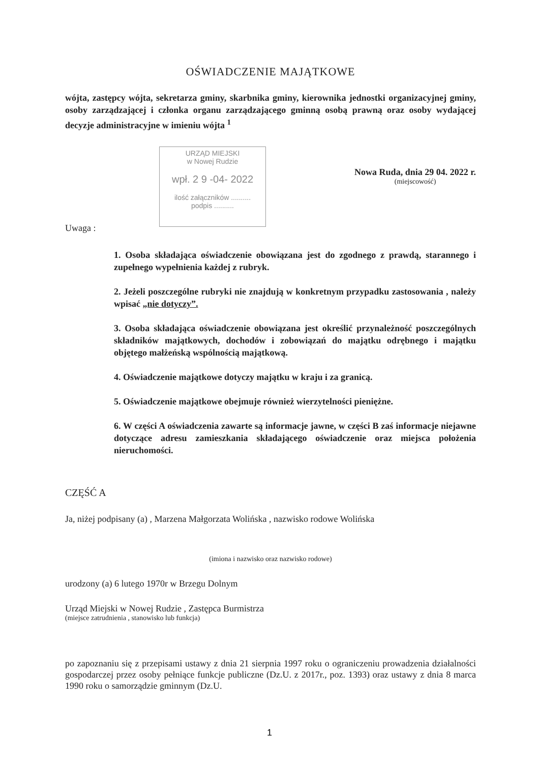OŚWIADCZENIE MAJĄTKOWE
wójta, zastępcy wójta, sekretarza gminy, skarbnika gminy, kierownika jednostki organizacyjnej gminy, osoby zarządzającej i członka organu zarządzającego gminną osobą prawną oraz osoby wydającej decyzje administracyjne w imieniu wójta <sup>1</sup>
URZĄD MIEJSKI
w Nowej Rudzie
wpł. 2 9 -04- 2022
ilość załączników ..........
podpis ..........
Nowa Ruda, dnia 29 04. 2022 r.
(miejscowość)
Uwaga :
1. Osoba składająca oświadczenie obowiązana jest do zgodnego z prawdą, starannego i zupełnego wypełnienia każdej z rubryk.
2. Jeżeli poszczególne rubryki nie znajdują w konkretnym przypadku zastosowania , należy wpisać „nie dotyczy”.
3. Osoba składająca oświadczenie obowiązana jest określić przynależność poszczególnych składników majątkowych, dochodów i zobowiązań do majątku odrębnego i majątku objętego małżeńską wspólnością majątkową.
4. Oświadczenie majątkowe dotyczy majątku w kraju i za granicą.
5. Oświadczenie majątkowe obejmuje również wierzytelności pieniężne.
6. W części A oświadczenia zawarte są informacje jawne, w części B zaś informacje niejawne dotyczące adresu zamieszkania składającego oświadczenie oraz miejsca położenia nieruchomości.
CZĘŚĆ A
Ja, niżej podpisany (a) , Marzena Małgorzata Wolińska , nazwisko rodowe Wolińska
(imiona i nazwisko oraz nazwisko rodowe)
urodzony (a) 6 lutego 1970r w Brzegu Dolnym
Urząd Miejski w Nowej Rudzie , Zastępca Burmistrza
(miejsce zatrudnienia , stanowisko lub funkcja)
po zapoznaniu się z przepisami ustawy z dnia 21 sierpnia 1997 roku o ograniczeniu prowadzenia działalności gospodarczej przez osoby pełniące funkcje publiczne (Dz.U. z 2017r., poz. 1393) oraz ustawy z dnia 8 marca 1990 roku o samorządzie gminnym (Dz.U.
1